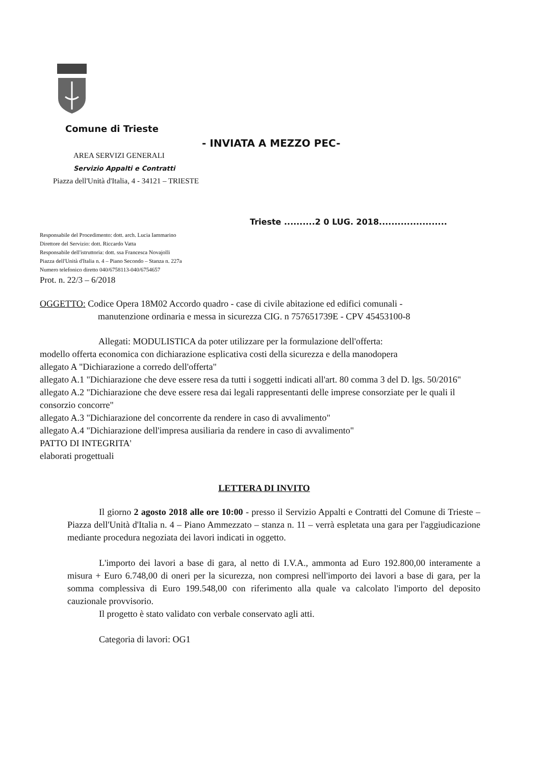Comune di Trieste
- INVIATA A MEZZO PEC-
AREA SERVIZI GENERALI
Servizio Appalti e Contratti
Piazza dell'Unità d'Italia, 4 - 34121 – TRIESTE
Trieste ..........2 0 LUG. 2018......................
Responsabile del Procedimento: dott. arch. Lucia Iammarino
Direttore del Servizio: dott. Riccardo Vatta
Responsabile dell'istruttoria: dott. ssa Francesca Novajolli
Piazza dell'Unità d'Italia n. 4 – Piano Secondo – Stanza n. 227a
Numero telefonico diretto 040/6758113-040/6754657
Prot. n. 22/3 – 6/2018
OGGETTO: Codice Opera 18M02 Accordo quadro - case di civile abitazione ed edifici comunali -
manutenzione ordinaria e messa in sicurezza CIG. n 757651739E - CPV 45453100-8
Allegati: MODULISTICA da poter utilizzare per la formulazione dell'offerta:
modello offerta economica con dichiarazione esplicativa costi della sicurezza e della manodopera
allegato A "Dichiarazione a corredo dell'offerta"
allegato A.1 "Dichiarazione che deve essere resa da tutti i soggetti indicati all'art. 80 comma 3 del D. lgs. 50/2016"
allegato A.2 "Dichiarazione che deve essere resa dai legali rappresentanti delle imprese consorziate per le quali il consorzio concorre"
allegato A.3 "Dichiarazione del concorrente da rendere in caso di avvalimento"
allegato A.4 "Dichiarazione dell'impresa ausiliaria da rendere in caso di avvalimento"
PATTO DI INTEGRITA'
elaborati progettuali
LETTERA DI INVITO
Il giorno 2 agosto 2018 alle ore 10:00 - presso il Servizio Appalti e Contratti del Comune di Trieste – Piazza dell'Unità d'Italia n. 4 – Piano Ammezzato – stanza n. 11 – verrà espletata una gara per l'aggiudicazione mediante procedura negoziata dei lavori indicati in oggetto.
L'importo dei lavori a base di gara, al netto di I.V.A., ammonta ad Euro 192.800,00 interamente a misura + Euro 6.748,00 di oneri per la sicurezza, non compresi nell'importo dei lavori a base di gara, per la somma complessiva di Euro 199.548,00 con riferimento alla quale va calcolato l'importo del deposito cauzionale provvisorio.
Il progetto è stato validato con verbale conservato agli atti.
Categoria di lavori: OG1